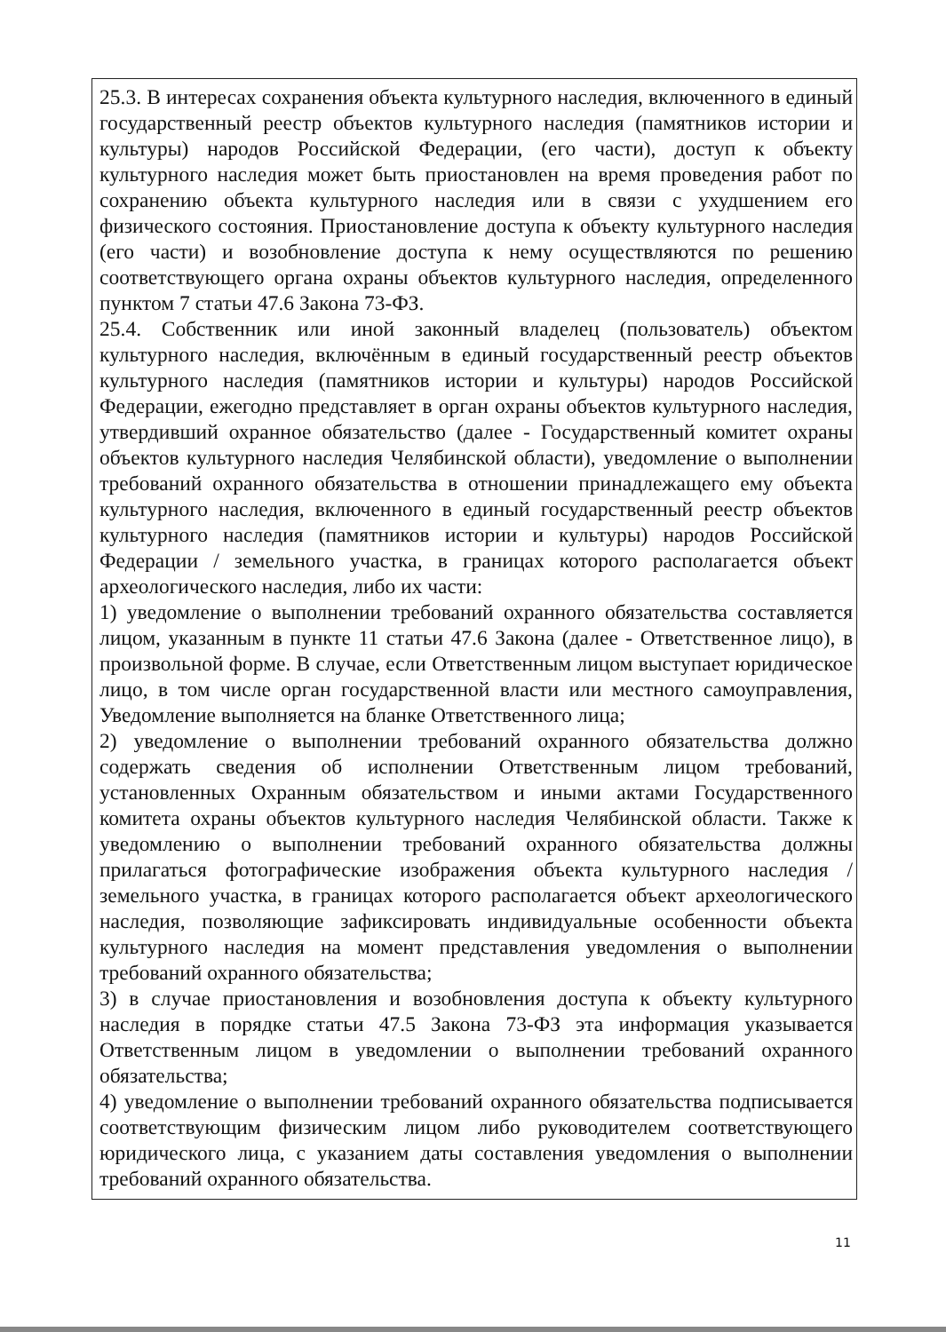| 25.3. В интересах сохранения объекта культурного наследия, включенного в единый государственный реестр объектов культурного наследия (памятников истории и культуры) народов Российской Федерации, (его части), доступ к объекту культурного наследия может быть приостановлен на время проведения работ по сохранению объекта культурного наследия или в связи с ухудшением его физического состояния. Приостановление доступа к объекту культурного наследия (его части) и возобновление доступа к нему осуществляются по решению соответствующего органа охраны объектов культурного наследия, определенного пунктом 7 статьи 47.6 Закона 73-ФЗ. 25.4. Собственник или иной законный владелец (пользователь) объектом культурного наследия, включённым в единый государственный реестр объектов культурного наследия (памятников истории и культуры) народов Российской Федерации, ежегодно представляет в орган охраны объектов культурного наследия, утвердивший охранное обязательство (далее - Государственный комитет охраны объектов культурного наследия Челябинской области), уведомление о выполнении требований охранного обязательства в отношении принадлежащего ему объекта культурного наследия, включенного в единый государственный реестр объектов культурного наследия (памятников истории и культуры) народов Российской Федерации / земельного участка, в границах которого располагается объект археологического наследия, либо их части: 1) уведомление о выполнении требований охранного обязательства составляется лицом, указанным в пункте 11 статьи 47.6 Закона (далее - Ответственное лицо), в произвольной форме. В случае, если Ответственным лицом выступает юридическое лицо, в том числе орган государственной власти или местного самоуправления, Уведомление выполняется на бланке Ответственного лица; 2) уведомление о выполнении требований охранного обязательства должно содержать сведения об исполнении Ответственным лицом требований, установленных Охранным обязательством и иными актами Государственного комитета охраны объектов культурного наследия Челябинской области. Также к уведомлению о выполнении требований охранного обязательства должны прилагаться фотографические изображения объекта культурного наследия / земельного участка, в границах которого располагается объект археологического наследия, позволяющие зафиксировать индивидуальные особенности объекта культурного наследия на момент представления уведомления о выполнении требований охранного обязательства; 3) в случае приостановления и возобновления доступа к объекту культурного наследия в порядке статьи 47.5 Закона 73-ФЗ эта информация указывается Ответственным лицом в уведомлении о выполнении требований охранного обязательства; 4) уведомление о выполнении требований охранного обязательства подписывается соответствующим физическим лицом либо руководителем соответствующего юридического лица, с указанием даты составления уведомления о выполнении требований охранного обязательства. |
11